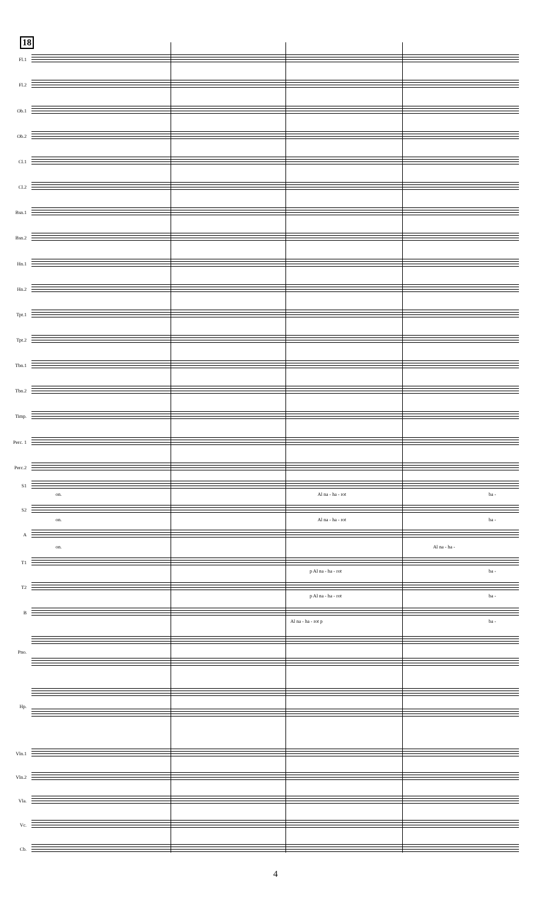18
Fl.1
Fl.2
Ob.1
Ob.2
Cl.1
Cl.2
Bsn.1
Bsn.2
Hn.1
Hn.2
Tpt.1
Tpt.2
Tbn.1
Tbn.2
Timp.
Perc. 1
Perc.2
S1
on. Al na - ha - rot ba -
S2
on. Al na - ha - rot ba -
A
on. Al na - ha -
T1
p Al na - ha - rot ba -
T2
p Al na - ha - rot ba -
B
Al na - ha - rot p ba -
Pno.
Hp.
Vln.1
Vln.2
Vla.
Vc.
Cb.
4